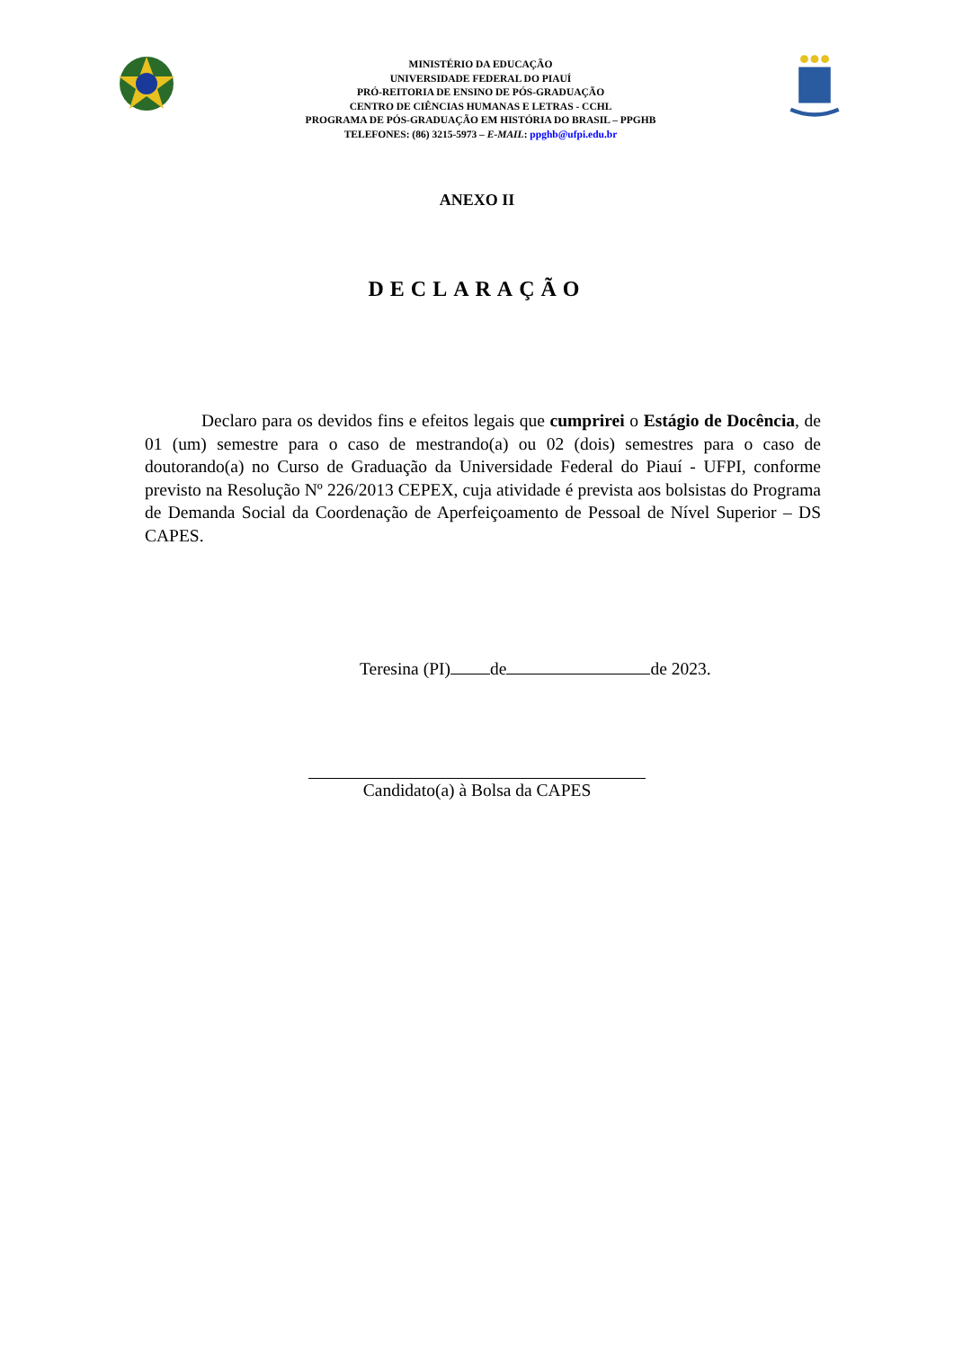MINISTÉRIO DA EDUCAÇÃO
UNIVERSIDADE FEDERAL DO PIAUÍ
PRÓ-REITORIA DE ENSINO DE PÓS-GRADUAÇÃO
CENTRO DE CIÊNCIAS HUMANAS E LETRAS - CCHL
PROGRAMA DE PÓS-GRADUAÇÃO EM HISTÓRIA DO BRASIL – PPGHB
TELEFONES: (86) 3215-5973 – E-MAIL: ppghb@ufpi.edu.br
ANEXO II
DECLARAÇÃO
Declaro para os devidos fins e efeitos legais que cumprirei o Estágio de Docência, de 01 (um) semestre para o caso de mestrando(a) ou 02 (dois) semestres para o caso de doutorando(a) no Curso de Graduação da Universidade Federal do Piauí - UFPI, conforme previsto na Resolução Nº 226/2013 CEPEX, cuja atividade é prevista aos bolsistas do Programa de Demanda Social da Coordenação de Aperfeiçoamento de Pessoal de Nível Superior – DS CAPES.
Teresina (PI) de de 2023.
Candidato(a) à Bolsa da CAPES